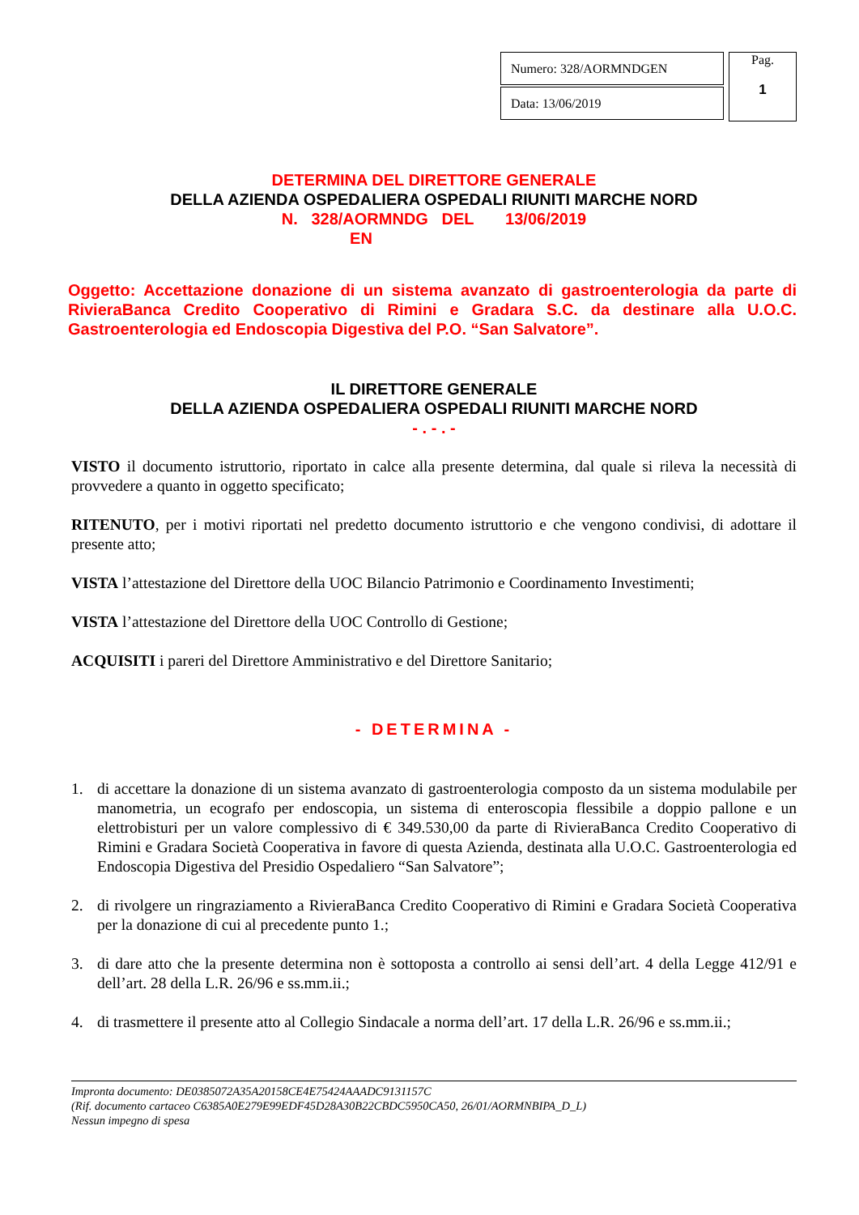| Numero: 328/AORMNDGEN |
| Data: 13/06/2019 |
Pag.
1
DETERMINA DEL DIRETTORE GENERALE
DELLA AZIENDA OSPEDALIERA OSPEDALI RIUNITI MARCHE NORD
N. 328/AORMNDG DEL 13/06/2019
EN
Oggetto: Accettazione donazione di un sistema avanzato di gastroenterologia da parte di RivieraBanca Credito Cooperativo di Rimini e Gradara S.C. da destinare alla U.O.C. Gastroenterologia ed Endoscopia Digestiva del P.O. “San Salvatore”.
IL DIRETTORE GENERALE
DELLA AZIENDA OSPEDALIERA OSPEDALI RIUNITI MARCHE NORD
- . - . -
VISTO il documento istruttorio, riportato in calce alla presente determina, dal quale si rileva la necessità di provvedere a quanto in oggetto specificato;
RITENUTO, per i motivi riportati nel predetto documento istruttorio e che vengono condivisi, di adottare il presente atto;
VISTA l’attestazione del Direttore della UOC Bilancio Patrimonio e Coordinamento Investimenti;
VISTA l’attestazione del Direttore della UOC Controllo di Gestione;
ACQUISITI i pareri del Direttore Amministrativo e del Direttore Sanitario;
- DETERMINA -
1. di accettare la donazione di un sistema avanzato di gastroenterologia composto da un sistema modulabile per manometria, un ecografo per endoscopia, un sistema di enteroscopia flessibile a doppio pallone e un elettrobisturi per un valore complessivo di € 349.530,00 da parte di RivieraBanca Credito Cooperativo di Rimini e Gradara Società Cooperativa in favore di questa Azienda, destinata alla U.O.C. Gastroenterologia ed Endoscopia Digestiva del Presidio Ospedaliero “San Salvatore”;
2. di rivolgere un ringraziamento a RivieraBanca Credito Cooperativo di Rimini e Gradara Società Cooperativa per la donazione di cui al precedente punto 1.;
3. di dare atto che la presente determina non è sottoposta a controllo ai sensi dell’art. 4 della Legge 412/91 e dell’art. 28 della L.R. 26/96 e ss.mm.ii.;
4. di trasmettere il presente atto al Collegio Sindacale a norma dell’art. 17 della L.R. 26/96 e ss.mm.ii.;
Impronta documento: DE0385072A35A20158CE4E75424AAADC9131157C
(Rif. documento cartaceo C6385A0E279E99EDF45D28A30B22CBDC5950CA50, 26/01/AORMNBIPA_D_L)
Nessun impegno di spesa